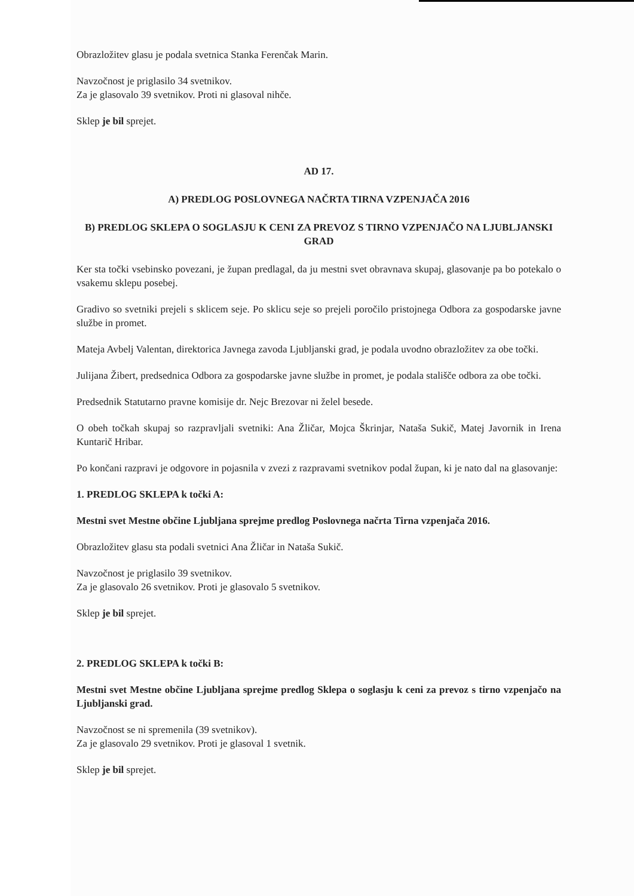Obrazložitev glasu je podala svetnica Stanka Ferenčak Marin.
Navzočnost je priglasilo 34 svetnikov.
Za je glasovalo 39 svetnikov. Proti ni glasoval nihče.
Sklep je bil sprejet.
AD 17.
A) PREDLOG POSLOVNEGA NAČRTA TIRNA VZPENJAČA 2016
B) PREDLOG SKLEPA O SOGLASJU K CENI ZA PREVOZ S TIRNO VZPENJAČO NA LJUBLJANSKI GRAD
Ker sta točki vsebinsko povezani, je župan predlagal, da ju mestni svet obravnava skupaj, glasovanje pa bo potekalo o vsakemu sklepu posebej.
Gradivo so svetniki prejeli s sklicem seje. Po sklicu seje so prejeli poročilo pristojnega Odbora za gospodarske javne službe in promet.
Mateja Avbelj Valentan, direktorica Javnega zavoda Ljubljanski grad, je podala uvodno obrazložitev za obe točki.
Julijana Žibert, predsednica Odbora za gospodarske javne službe in promet, je podala stališče odbora za obe točki.
Predsednik Statutarno pravne komisije dr. Nejc Brezovar ni želel besede.
O obeh točkah skupaj so razpravljali svetniki: Ana Žličar, Mojca Škrinjar, Nataša Sukič, Matej Javornik in Irena Kuntarič Hribar.
Po končani razpravi je odgovore in pojasnila v zvezi z razpravami svetnikov podal župan, ki je nato dal na glasovanje:
1. PREDLOG SKLEPA k točki A:
Mestni svet Mestne občine Ljubljana sprejme predlog Poslovnega načrta Tirna vzpenjača 2016.
Obrazložitev glasu sta podali svetnici Ana Žličar in Nataša Sukič.
Navzočnost je priglasilo 39 svetnikov.
Za je glasovalo 26 svetnikov. Proti je glasovalo 5 svetnikov.
Sklep je bil sprejet.
2. PREDLOG SKLEPA k točki B:
Mestni svet Mestne občine Ljubljana sprejme predlog Sklepa o soglasju k ceni za prevoz s tirno vzpenjačo na Ljubljanski grad.
Navzočnost se ni spremenila (39 svetnikov).
Za je glasovalo 29 svetnikov. Proti je glasoval 1 svetnik.
Sklep je bil sprejet.